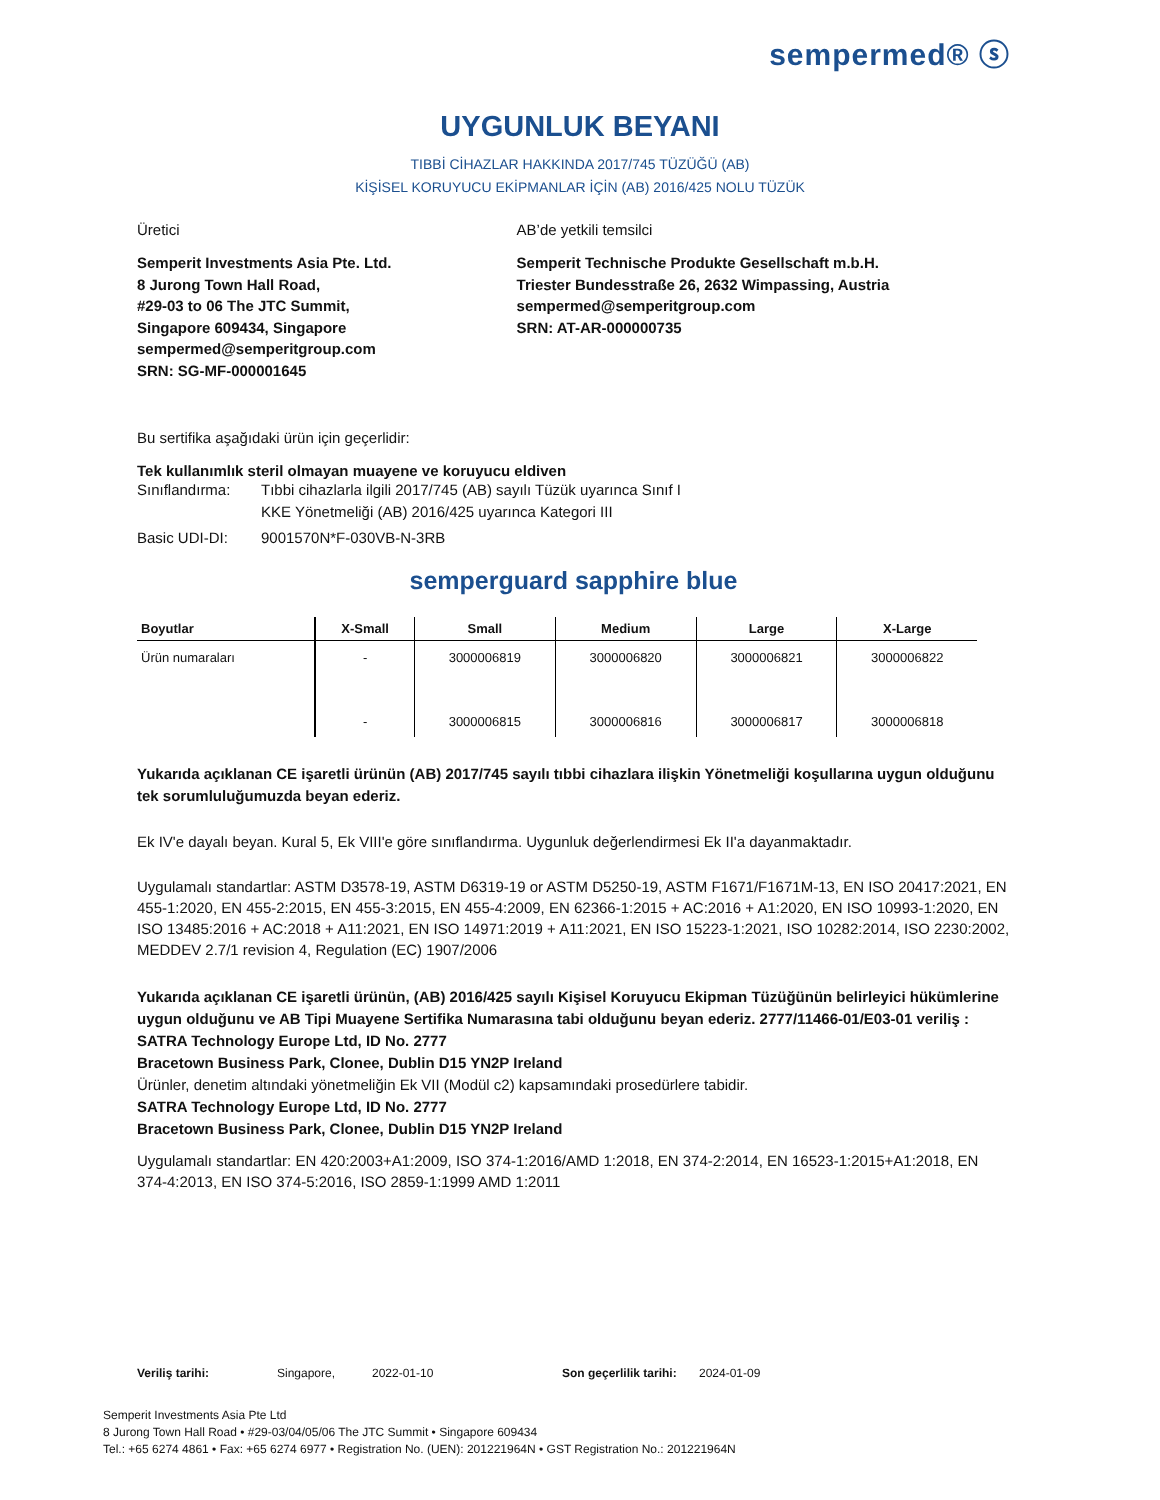sempermed® ⓢ
UYGUNLUK BEYANI
TIBBİ CİHAZLAR HAKKINDA 2017/745 TÜZÜĞÜ (AB)
KİŞİSEL KORUYUCU EKİPMANLAR İÇİN (AB) 2016/425 NOLU TÜZÜK
Üretici
Semperit Investments Asia Pte. Ltd.
8 Jurong Town Hall Road,
#29-03 to 06 The JTC Summit,
Singapore 609434, Singapore
sempermed@semperitgroup.com
SRN: SG-MF-000001645
AB’de yetkili temsilci
Semperit Technische Produkte Gesellschaft m.b.H.
Triester Bundesstraße 26, 2632 Wimpassing, Austria
sempermed@semperitgroup.com
SRN: AT-AR-000000735
Bu sertifika aşağıdaki ürün için geçerlidir:
Tek kullanımlık steril olmayan muayene ve koruyucu eldiven
Sınıflandırma: Tıbbi cihazlarla ilgili 2017/745 (AB) sayılı Tüzük uyarınca Sınıf I
KKE Yönetmeliği (AB) 2016/425 uyarınca Kategori III
Basic UDI-DI: 9001570N*F-030VB-N-3RB
semperguard sapphire blue
| Boyutlar | X-Small | Small | Medium | Large | X-Large |
| --- | --- | --- | --- | --- | --- |
| Ürün numaraları | - | 3000006819 | 3000006820 | 3000006821 | 3000006822 |
| | - | 3000006815 | 3000006816 | 3000006817 | 3000006818 |
Yukarıda açıklanan CE işaretli ürünün (AB) 2017/745 sayılı tıbbi cihazlara ilişkin Yönetmeliği koşullarına uygun olduğunu tek sorumluluğumuzda beyan ederiz.
Ek IV'e dayalı beyan. Kural 5, Ek VIII'e göre sınıflandırma. Uygunluk değerlendirmesi Ek II'a dayanmaktadır.
Uygulamalı standartlar: ASTM D3578-19, ASTM D6319-19 or ASTM D5250-19, ASTM F1671/F1671M-13, EN ISO 20417:2021, EN 455-1:2020, EN 455-2:2015, EN 455-3:2015, EN 455-4:2009, EN 62366-1:2015 + AC:2016 + A1:2020, EN ISO 10993-1:2020, EN ISO 13485:2016 + AC:2018 + A11:2021, EN ISO 14971:2019 + A11:2021, EN ISO 15223-1:2021, ISO 10282:2014, ISO 2230:2002, MEDDEV 2.7/1 revision 4, Regulation (EC) 1907/2006
Yukarıda açıklanan CE işaretli ürünün, (AB) 2016/425 sayılı Kişisel Koruyucu Ekipman Tüzüğünün belirleyici hükümlerine uygun olduğunu ve AB Tipi Muayene Sertifika Numarasına tabi olduğunu beyan ederiz. 2777/11466-01/E03-01 veriliş :
SATRA Technology Europe Ltd, ID No. 2777
Bracetown Business Park, Clonee, Dublin D15 YN2P Ireland
Ürünler, denetim altındaki yönetmeliğin Ek VII (Modül c2) kapsamındaki prosedürlere tabidir.
SATRA Technology Europe Ltd, ID No. 2777
Bracetown Business Park, Clonee, Dublin D15 YN2P Ireland
Uygulamalı standartlar: EN 420:2003+A1:2009, ISO 374-1:2016/AMD 1:2018, EN 374-2:2014, EN 16523-1:2015+A1:2018, EN 374-4:2013, EN ISO 374-5:2016, ISO 2859-1:1999 AMD 1:2011
Veriliş tarihi: Singapore, 2022-01-10 Son geçerlilik tarihi: 2024-01-09
Semperit Investments Asia Pte Ltd
8 Jurong Town Hall Road • #29-03/04/05/06 The JTC Summit • Singapore 609434
Tel.: +65 6274 4861 • Fax: +65 6274 6977 • Registration No. (UEN): 201221964N • GST Registration No.: 201221964N